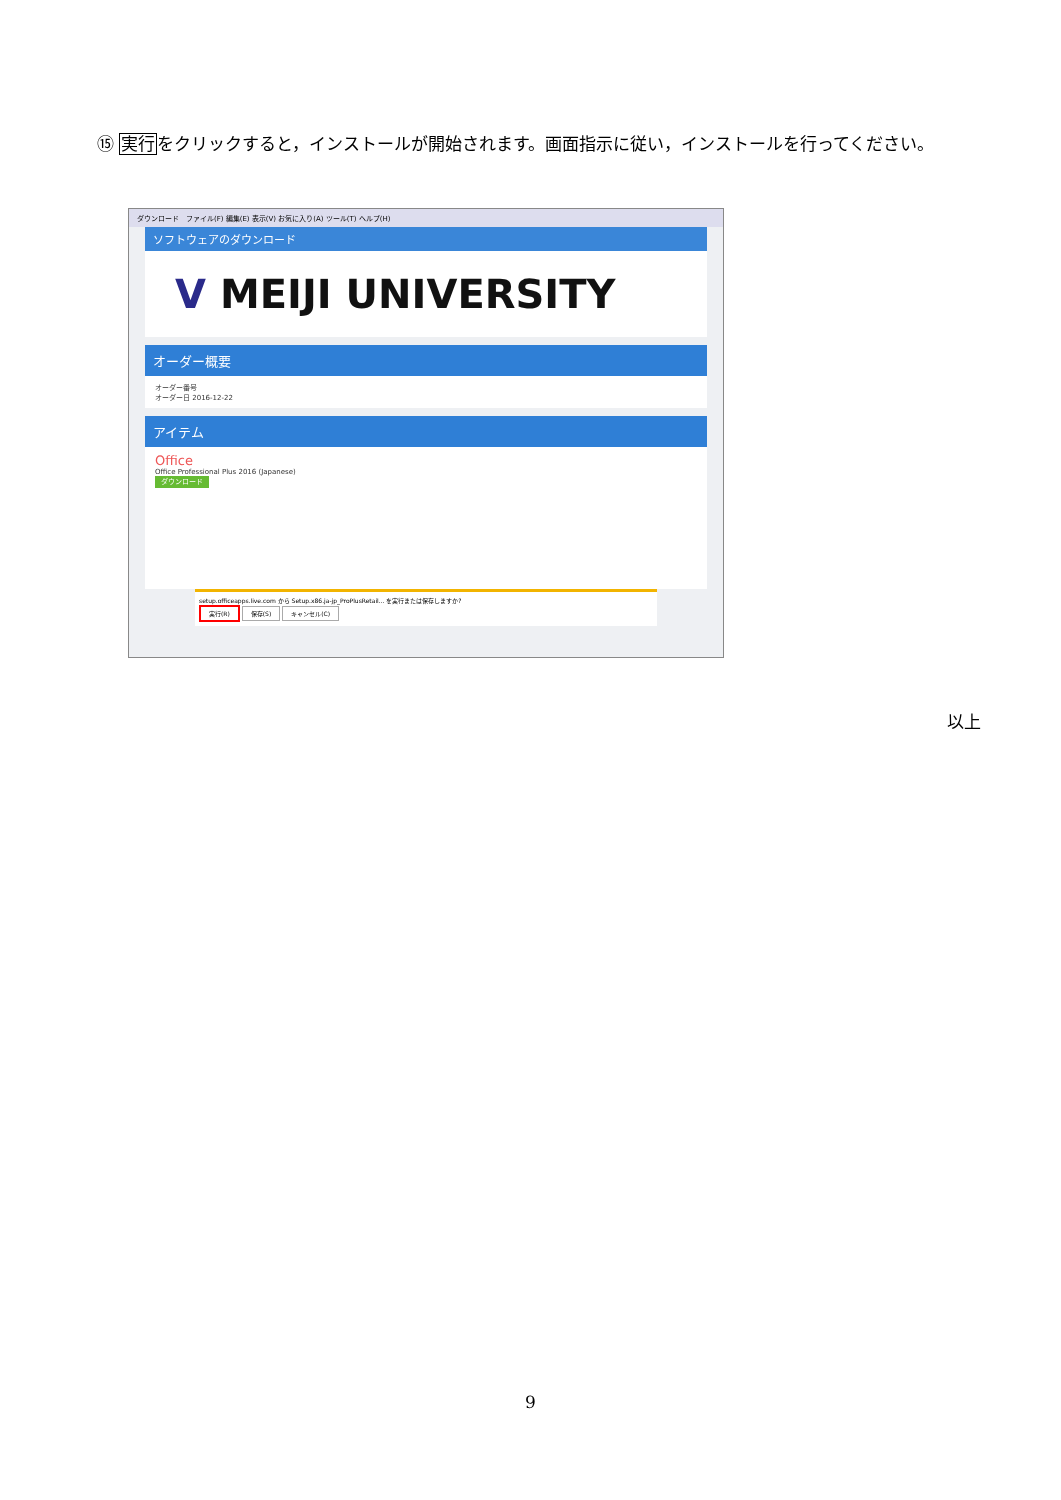⑮ 実行をクリックすると，インストールが開始されます。画面指示に従い，インストールを行ってください。
ダウンロード　ファイル(F) 編集(E) 表示(V) お気に入り(A) ツール(T) ヘルプ(H)
ソフトウェアのダウンロード
V MEIJI UNIVERSITY
オーダー概要
オーダー番号
オーダー日 2016-12-22
アイテム
Office
Office Professional Plus 2016 (Japanese)
ダウンロード
setup.officeapps.live.com から Setup.x86.ja-jp_ProPlusRetail... を実行または保存しますか?
実行(R) 保存(S) キャンセル(C)
以上
9